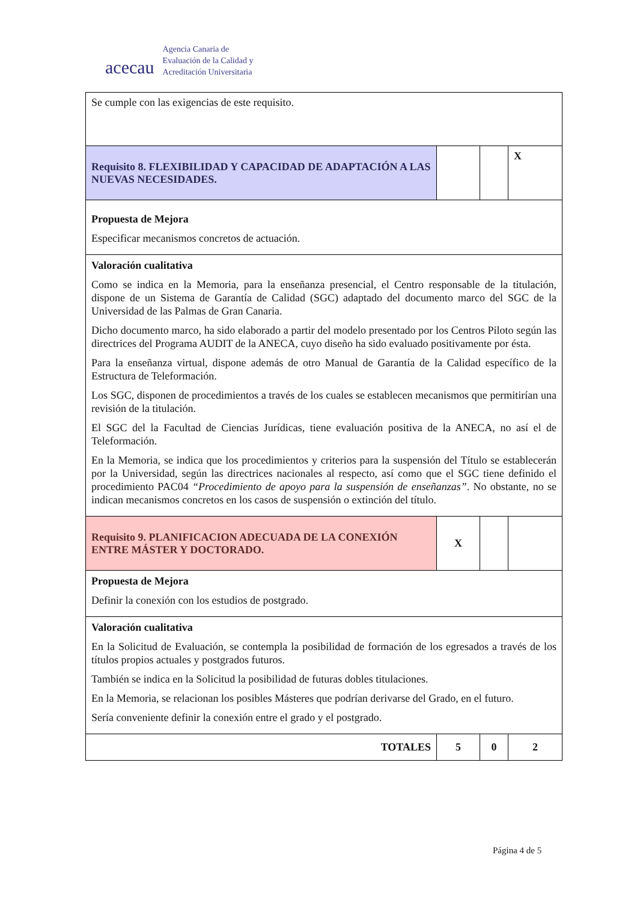acecau
Agencia Canaria de
Evaluación de la Calidad y
Acreditación Universitaria
| Se cumple con las exigencias de este requisito. | | | |
| Requisito 8. FLEXIBILIDAD Y CAPACIDAD DE ADAPTACIÓN A LAS NUEVAS NECESIDADES. | | | X |
| Propuesta de Mejora Especificar mecanismos concretos de actuación. | | | |
| Valoración cualitativa Como se indica en la Memoria, para la enseñanza presencial, el Centro responsable de la titulación, dispone de un Sistema de Garantía de Calidad (SGC) adaptado del documento marco del SGC de la Universidad de las Palmas de Gran Canaria. Dicho documento marco, ha sido elaborado a partir del modelo presentado por los Centros Piloto según las directrices del Programa AUDIT de la ANECA, cuyo diseño ha sido evaluado positivamente por ésta. Para la enseñanza virtual, dispone además de otro Manual de Garantía de la Calidad específico de la Estructura de Teleformación. Los SGC, disponen de procedimientos a través de los cuales se establecen mecanismos que permitirían una revisión de la titulación. El SGC del la Facultad de Ciencias Jurídicas, tiene evaluación positiva de la ANECA, no así el de Teleformación. En la Memoria, se indica que los procedimientos y criterios para la suspensión del Título se establecerán por la Universidad, según las directrices nacionales al respecto, así como que el SGC tiene definido el procedimiento PAC04 “Procedimiento de apoyo para la suspensión de enseñanzas” . No obstante, no se indican mecanismos concretos en los casos de suspensión o extinción del título. | | | |
| Requisito 9. PLANIFICACION ADECUADA DE LA CONEXIÓN ENTRE MÁSTER Y DOCTORADO. | X | | |
| Propuesta de Mejora Definir la conexión con los estudios de postgrado. | | | |
| Valoración cualitativa En la Solicitud de Evaluación, se contempla la posibilidad de formación de los egresados a través de los títulos propios actuales y postgrados futuros. También se indica en la Solicitud la posibilidad de futuras dobles titulaciones. En la Memoria, se relacionan los posibles Másteres que podrían derivarse del Grado, en el futuro. Sería conveniente definir la conexión entre el grado y el postgrado. | | | |
| TOTALES | 5 | 0 | 2 |
Página 4 de 5